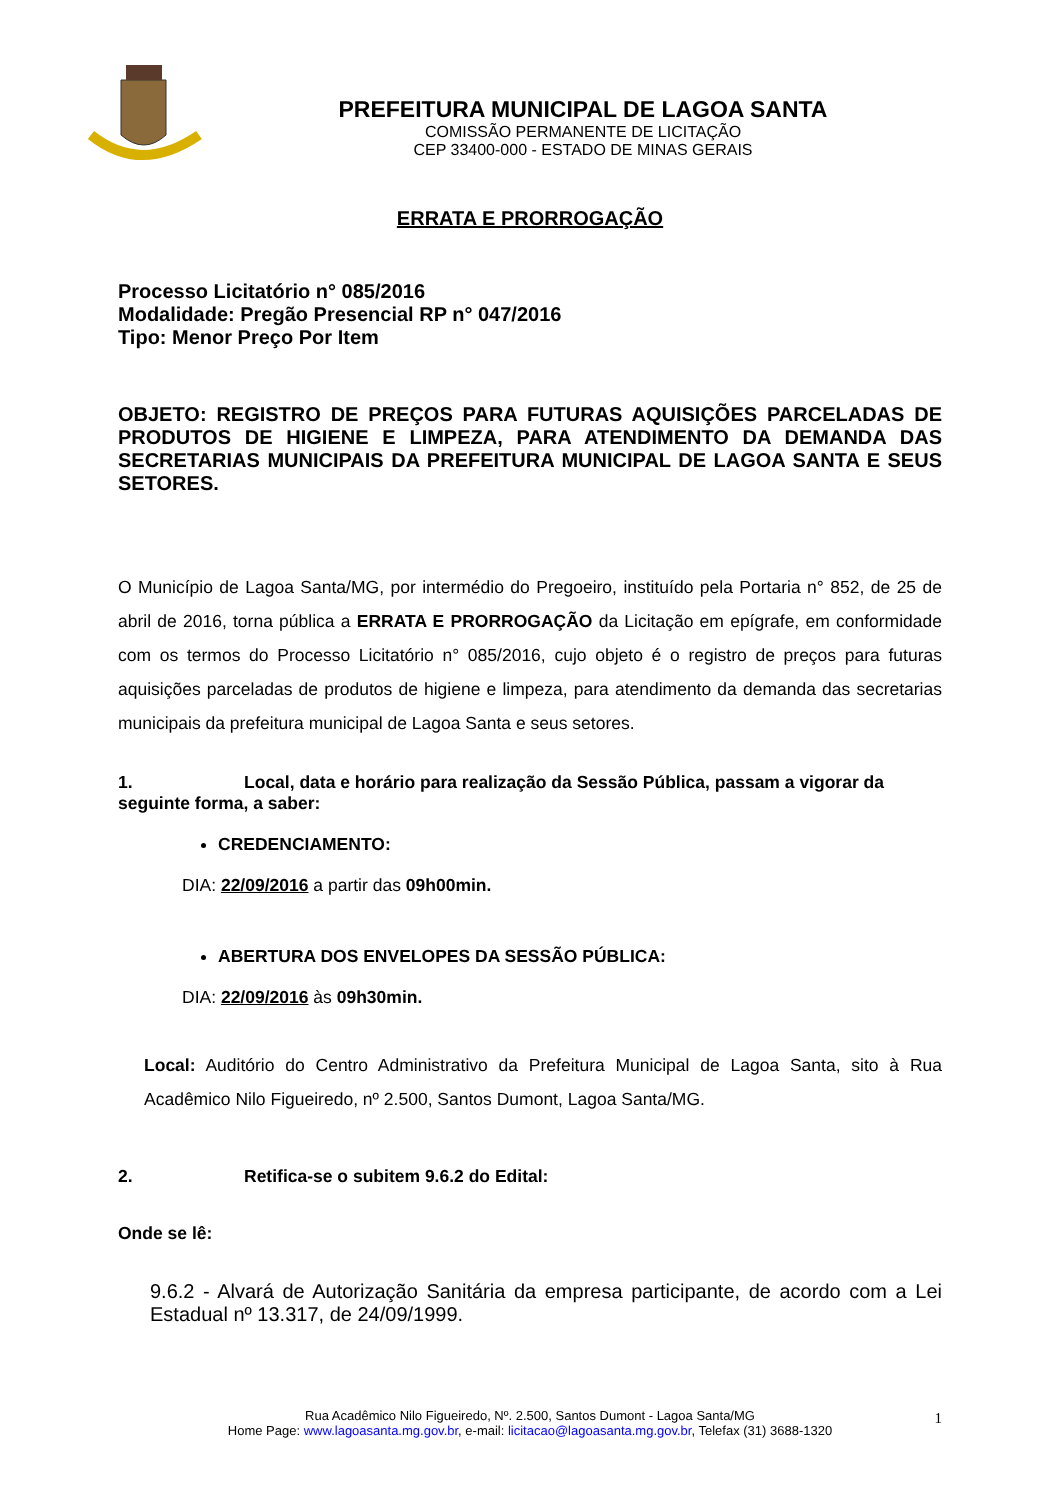PREFEITURA MUNICIPAL DE LAGOA SANTA
COMISSÃO PERMANENTE DE LICITAÇÃO
CEP 33400-000 - ESTADO DE MINAS GERAIS
ERRATA E PRORROGAÇÃO
Processo Licitatório n° 085/2016
Modalidade: Pregão Presencial RP n° 047/2016
Tipo: Menor Preço Por Item
OBJETO: REGISTRO DE PREÇOS PARA FUTURAS AQUISIÇÕES PARCELADAS DE PRODUTOS DE HIGIENE E LIMPEZA, PARA ATENDIMENTO DA DEMANDA DAS SECRETARIAS MUNICIPAIS DA PREFEITURA MUNICIPAL DE LAGOA SANTA E SEUS SETORES.
O Município de Lagoa Santa/MG, por intermédio do Pregoeiro, instituído pela Portaria n° 852, de 25 de abril de 2016, torna pública a ERRATA E PRORROGAÇÃO da Licitação em epígrafe, em conformidade com os termos do Processo Licitatório n° 085/2016, cujo objeto é o registro de preços para futuras aquisições parceladas de produtos de higiene e limpeza, para atendimento da demanda das secretarias municipais da prefeitura municipal de Lagoa Santa e seus setores.
1. Local, data e horário para realização da Sessão Pública, passam a vigorar da seguinte forma, a saber:
CREDENCIAMENTO:
DIA: 22/09/2016 a partir das 09h00min.
ABERTURA DOS ENVELOPES DA SESSÃO PÚBLICA:
DIA: 22/09/2016 às 09h30min.
Local: Auditório do Centro Administrativo da Prefeitura Municipal de Lagoa Santa, sito à Rua Acadêmico Nilo Figueiredo, nº 2.500, Santos Dumont, Lagoa Santa/MG.
2. Retifica-se o subitem 9.6.2 do Edital:
Onde se lê:
9.6.2 - Alvará de Autorização Sanitária da empresa participante, de acordo com a Lei Estadual nº 13.317, de 24/09/1999.
Rua Acadêmico Nilo Figueiredo, Nº. 2.500, Santos Dumont - Lagoa Santa/MG
Home Page: www.lagoasanta.mg.gov.br, e-mail: licitacao@lagoasanta.mg.gov.br, Telefax (31) 3688-1320
1